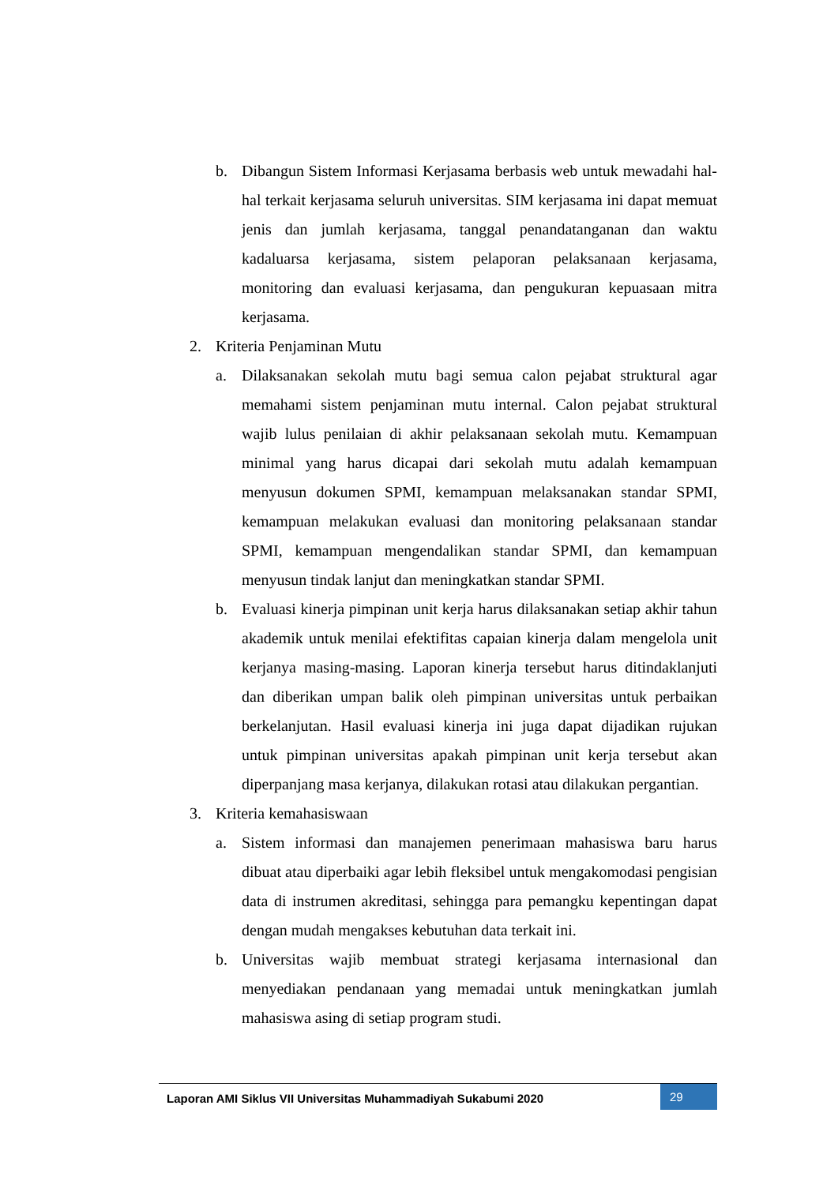b. Dibangun Sistem Informasi Kerjasama berbasis web untuk mewadahi hal-hal terkait kerjasama seluruh universitas. SIM kerjasama ini dapat memuat jenis dan jumlah kerjasama, tanggal penandatanganan dan waktu kadaluarsa kerjasama, sistem pelaporan pelaksanaan kerjasama, monitoring dan evaluasi kerjasama, dan pengukuran kepuasaan mitra kerjasama.
2. Kriteria Penjaminan Mutu
a. Dilaksanakan sekolah mutu bagi semua calon pejabat struktural agar memahami sistem penjaminan mutu internal. Calon pejabat struktural wajib lulus penilaian di akhir pelaksanaan sekolah mutu. Kemampuan minimal yang harus dicapai dari sekolah mutu adalah kemampuan menyusun dokumen SPMI, kemampuan melaksanakan standar SPMI, kemampuan melakukan evaluasi dan monitoring pelaksanaan standar SPMI, kemampuan mengendalikan standar SPMI, dan kemampuan menyusun tindak lanjut dan meningkatkan standar SPMI.
b. Evaluasi kinerja pimpinan unit kerja harus dilaksanakan setiap akhir tahun akademik untuk menilai efektifitas capaian kinerja dalam mengelola unit kerjanya masing-masing. Laporan kinerja tersebut harus ditindaklanjuti dan diberikan umpan balik oleh pimpinan universitas untuk perbaikan berkelanjutan. Hasil evaluasi kinerja ini juga dapat dijadikan rujukan untuk pimpinan universitas apakah pimpinan unit kerja tersebut akan diperpanjang masa kerjanya, dilakukan rotasi atau dilakukan pergantian.
3. Kriteria kemahasiswaan
a. Sistem informasi dan manajemen penerimaan mahasiswa baru harus dibuat atau diperbaiki agar lebih fleksibel untuk mengakomodasi pengisian data di instrumen akreditasi, sehingga para pemangku kepentingan dapat dengan mudah mengakses kebutuhan data terkait ini.
b. Universitas wajib membuat strategi kerjasama internasional dan menyediakan pendanaan yang memadai untuk meningkatkan jumlah mahasiswa asing di setiap program studi.
Laporan AMI Siklus VII Universitas Muhammadiyah Sukabumi 2020
29